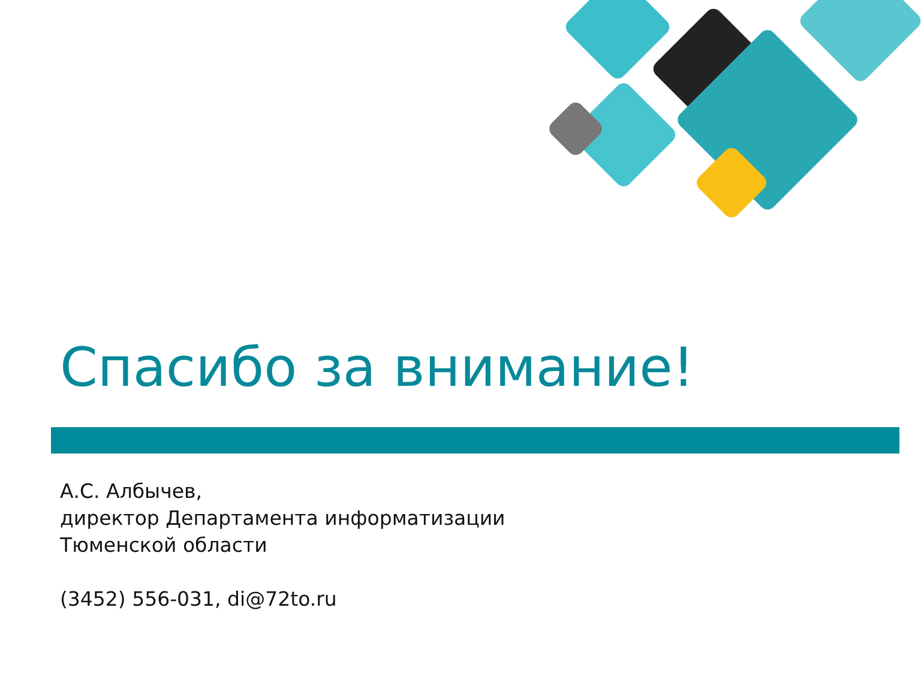Спасибо за внимание!
А.С. Албычев,
директор Департамента информатизации
Тюменской области
(3452) 556-031, di@72to.ru